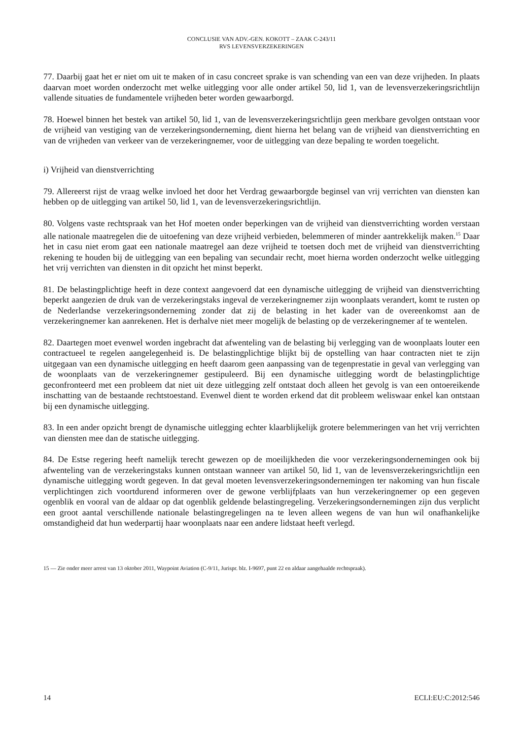CONCLUSIE VAN ADV.-GEN. KOKOTT – ZAAK C-243/11
RVS LEVENSVERZEKERINGEN
77. Daarbij gaat het er niet om uit te maken of in casu concreet sprake is van schending van een van deze vrijheden. In plaats daarvan moet worden onderzocht met welke uitlegging voor alle onder artikel 50, lid 1, van de levensverzekeringsrichtlijn vallende situaties de fundamentele vrijheden beter worden gewaarborgd.
78. Hoewel binnen het bestek van artikel 50, lid 1, van de levensverzekeringsrichtlijn geen merkbare gevolgen ontstaan voor de vrijheid van vestiging van de verzekeringsonderneming, dient hierna het belang van de vrijheid van dienstverrichting en van de vrijheden van verkeer van de verzekeringnemer, voor de uitlegging van deze bepaling te worden toegelicht.
i) Vrijheid van dienstverrichting
79. Allereerst rijst de vraag welke invloed het door het Verdrag gewaarborgde beginsel van vrij verrichten van diensten kan hebben op de uitlegging van artikel 50, lid 1, van de levensverzekeringsrichtlijn.
80. Volgens vaste rechtspraak van het Hof moeten onder beperkingen van de vrijheid van dienstverrichting worden verstaan alle nationale maatregelen die de uitoefening van deze vrijheid verbieden, belemmeren of minder aantrekkelijk maken.<sup>15</sup> Daar het in casu niet erom gaat een nationale maatregel aan deze vrijheid te toetsen doch met de vrijheid van dienstverrichting rekening te houden bij de uitlegging van een bepaling van secundair recht, moet hierna worden onderzocht welke uitlegging het vrij verrichten van diensten in dit opzicht het minst beperkt.
81. De belastingplichtige heeft in deze context aangevoerd dat een dynamische uitlegging de vrijheid van dienstverrichting beperkt aangezien de druk van de verzekeringstaks ingeval de verzekeringnemer zijn woonplaats verandert, komt te rusten op de Nederlandse verzekeringsonderneming zonder dat zij de belasting in het kader van de overeenkomst aan de verzekeringnemer kan aanrekenen. Het is derhalve niet meer mogelijk de belasting op de verzekeringnemer af te wentelen.
82. Daartegen moet evenwel worden ingebracht dat afwenteling van de belasting bij verlegging van de woonplaats louter een contractueel te regelen aangelegenheid is. De belastingplichtige blijkt bij de opstelling van haar contracten niet te zijn uitgegaan van een dynamische uitlegging en heeft daarom geen aanpassing van de tegenprestatie in geval van verlegging van de woonplaats van de verzekeringnemer gestipuleerd. Bij een dynamische uitlegging wordt de belastingplichtige geconfronteerd met een probleem dat niet uit deze uitlegging zelf ontstaat doch alleen het gevolg is van een ontoereikende inschatting van de bestaande rechtstoestand. Evenwel dient te worden erkend dat dit probleem weliswaar enkel kan ontstaan bij een dynamische uitlegging.
83. In een ander opzicht brengt de dynamische uitlegging echter klaarblijkelijk grotere belemmeringen van het vrij verrichten van diensten mee dan de statische uitlegging.
84. De Estse regering heeft namelijk terecht gewezen op de moeilijkheden die voor verzekeringsondernemingen ook bij afwenteling van de verzekeringstaks kunnen ontstaan wanneer van artikel 50, lid 1, van de levensverzekeringsrichtlijn een dynamische uitlegging wordt gegeven. In dat geval moeten levensverzekeringsondernemingen ter nakoming van hun fiscale verplichtingen zich voortdurend informeren over de gewone verblijfplaats van hun verzekeringnemer op een gegeven ogenblik en vooral van de aldaar op dat ogenblik geldende belastingregeling. Verzekeringsondernemingen zijn dus verplicht een groot aantal verschillende nationale belastingregelingen na te leven alleen wegens de van hun wil onafhankelijke omstandigheid dat hun wederpartij haar woonplaats naar een andere lidstaat heeft verlegd.
15 — Zie onder meer arrest van 13 oktober 2011, Waypoint Aviation (C-9/11, Jurispr. blz. I-9697, punt 22 en aldaar aangehaalde rechtspraak).
14 ECLI:EU:C:2012:546